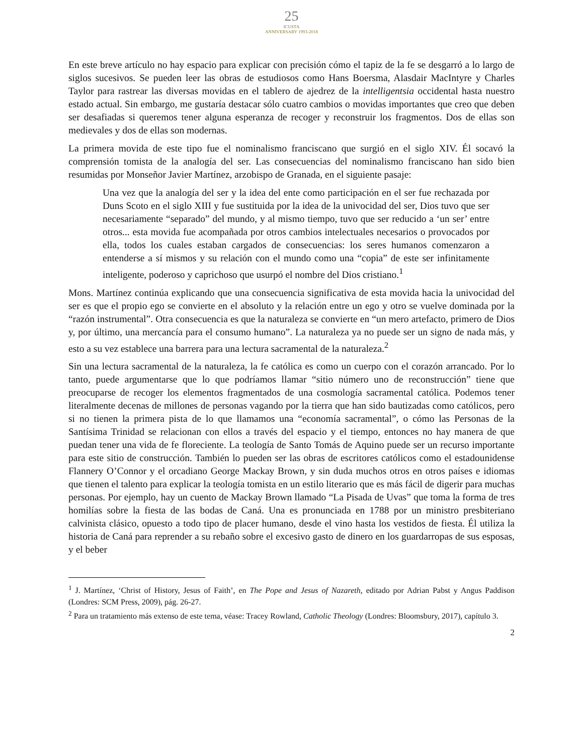25
ICUSTA
ANNIVERSARY 1993-2018
En este breve artículo no hay espacio para explicar con precisión cómo el tapiz de la fe se desgarró a lo largo de siglos sucesivos. Se pueden leer las obras de estudiosos como Hans Boersma, Alasdair MacIntyre y Charles Taylor para rastrear las diversas movidas en el tablero de ajedrez de la intelligentsia occidental hasta nuestro estado actual. Sin embargo, me gustaría destacar sólo cuatro cambios o movidas importantes que creo que deben ser desafiadas si queremos tener alguna esperanza de recoger y reconstruir los fragmentos. Dos de ellas son medievales y dos de ellas son modernas.
La primera movida de este tipo fue el nominalismo franciscano que surgió en el siglo XIV. Él socavó la comprensión tomista de la analogía del ser. Las consecuencias del nominalismo franciscano han sido bien resumidas por Monseñor Javier Martínez, arzobispo de Granada, en el siguiente pasaje:
Una vez que la analogía del ser y la idea del ente como participación en el ser fue rechazada por Duns Scoto en el siglo XIII y fue sustituida por la idea de la univocidad del ser, Dios tuvo que ser necesariamente “separado” del mundo, y al mismo tiempo, tuvo que ser reducido a ‘un ser’ entre otros... esta movida fue acompañada por otros cambios intelectuales necesarios o provocados por ella, todos los cuales estaban cargados de consecuencias: los seres humanos comenzaron a entenderse a sí mismos y su relación con el mundo como una “copia” de este ser infinitamente inteligente, poderoso y caprichoso que usurpó el nombre del Dios cristiano.<sup>1</sup>
Mons. Martínez continúa explicando que una consecuencia significativa de esta movida hacia la univocidad del ser es que el propio ego se convierte en el absoluto y la relación entre un ego y otro se vuelve dominada por la “razón instrumental”. Otra consecuencia es que la naturaleza se convierte en “un mero artefacto, primero de Dios y, por último, una mercancía para el consumo humano”. La naturaleza ya no puede ser un signo de nada más, y esto a su vez establece una barrera para una lectura sacramental de la naturaleza.<sup>2</sup>
Sin una lectura sacramental de la naturaleza, la fe católica es como un cuerpo con el corazón arrancado. Por lo tanto, puede argumentarse que lo que podríamos llamar “sitio número uno de reconstrucción” tiene que preocuparse de recoger los elementos fragmentados de una cosmología sacramental católica. Podemos tener literalmente decenas de millones de personas vagando por la tierra que han sido bautizadas como católicos, pero si no tienen la primera pista de lo que llamamos una “economía sacramental”, o cómo las Personas de la Santísima Trinidad se relacionan con ellos a través del espacio y el tiempo, entonces no hay manera de que puedan tener una vida de fe floreciente. La teología de Santo Tomás de Aquino puede ser un recurso importante para este sitio de construcción. También lo pueden ser las obras de escritores católicos como el estadounidense Flannery O’Connor y el orcadiano George Mackay Brown, y sin duda muchos otros en otros países e idiomas que tienen el talento para explicar la teología tomista en un estilo literario que es más fácil de digerir para muchas personas. Por ejemplo, hay un cuento de Mackay Brown llamado “La Pisada de Uvas” que toma la forma de tres homilías sobre la fiesta de las bodas de Caná. Una es pronunciada en 1788 por un ministro presbiteriano calvinista clásico, opuesto a todo tipo de placer humano, desde el vino hasta los vestidos de fiesta. Él utiliza la historia de Caná para reprender a su rebaño sobre el excesivo gasto de dinero en los guardarropas de sus esposas, y el beber
<sup>1</sup> J. Martínez, ‘Christ of History, Jesus of Faith’, en The Pope and Jesus of Nazareth, editado por Adrian Pabst y Angus Paddison (Londres: SCM Press, 2009), pág. 26-27.
<sup>2</sup> Para un tratamiento más extenso de este tema, véase: Tracey Rowland, Catholic Theology (Londres: Bloomsbury, 2017), capítulo 3.
2